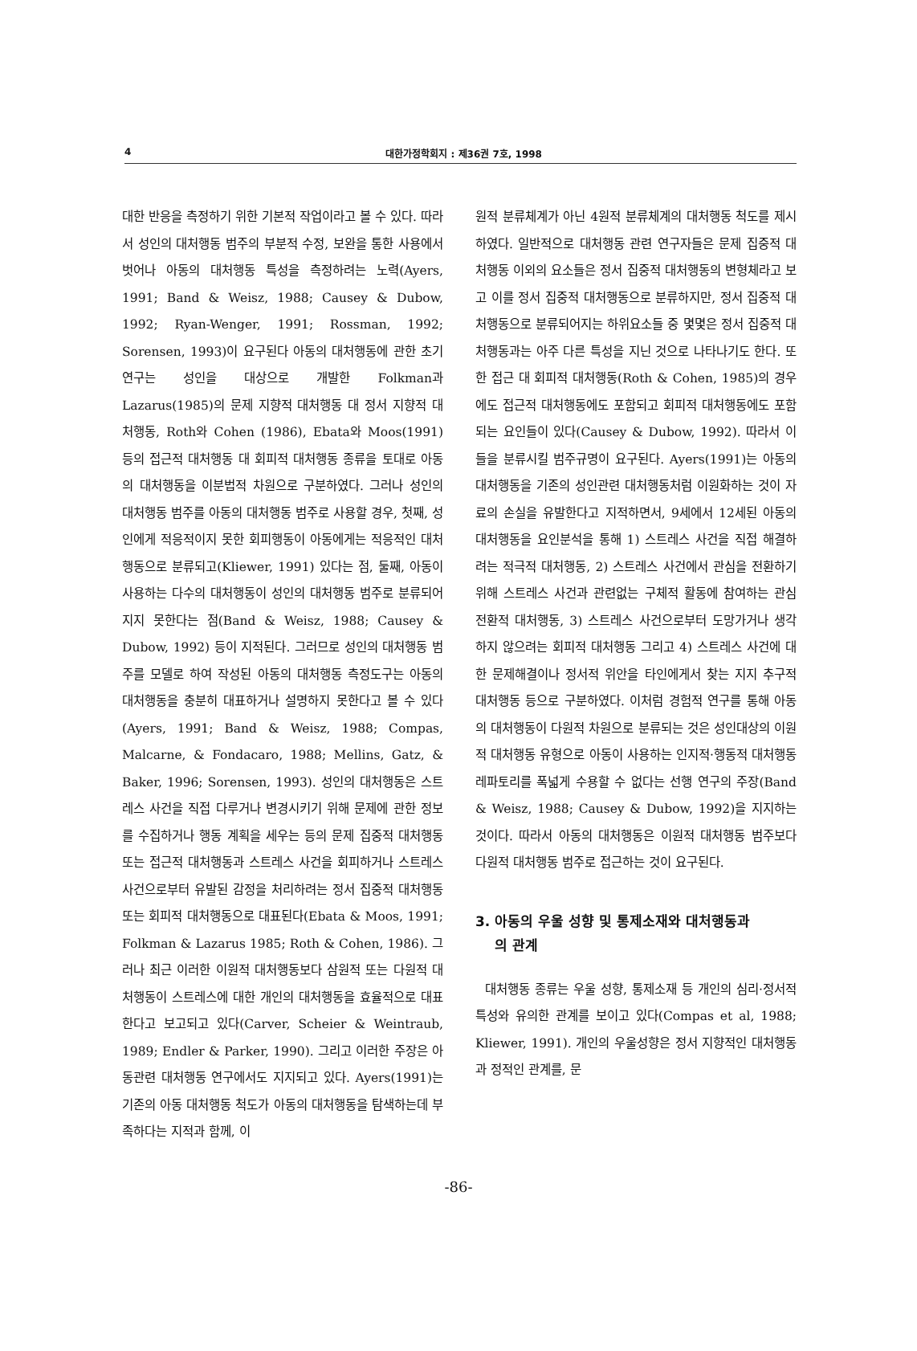4 대한가정학회지 : 제36권 7호, 1998
대한 반응을 측정하기 위한 기본적 작업이라고 볼 수 있다. 따라서 성인의 대처행동 범주의 부분적 수정, 보완을 통한 사용에서 벗어나 아동의 대처행동 특성을 측정하려는 노력(Ayers, 1991; Band & Weisz, 1988; Causey & Dubow, 1992; Ryan-Wenger, 1991; Rossman, 1992; Sorensen, 1993)이 요구된다 아동의 대처행동에 관한 초기 연구는 성인을 대상으로 개발한 Folkman과 Lazarus(1985)의 문제 지향적 대처행동 대 정서 지향적 대처행동, Roth와 Cohen (1986), Ebata와 Moos(1991) 등의 접근적 대처행동 대 회피적 대처행동 종류을 토대로 아동의 대처행동을 이분법적 차원으로 구분하였다. 그러나 성인의 대처행동 범주를 아동의 대처행동 범주로 사용할 경우, 첫째, 성인에게 적응적이지 못한 회피행동이 아동에게는 적응적인 대처행동으로 분류되고(Kliewer, 1991) 있다는 점, 둘째, 아동이 사용하는 다수의 대처행동이 성인의 대처행동 범주로 분류되어지지 못한다는 점(Band & Weisz, 1988; Causey & Dubow, 1992) 등이 지적된다. 그러므로 성인의 대처행동 범주를 모델로 하여 작성된 아동의 대처행동 측정도구는 아동의 대처행동을 충분히 대표하거나 설명하지 못한다고 볼 수 있다(Ayers, 1991; Band & Weisz, 1988; Compas, Malcarne, & Fondacaro, 1988; Mellins, Gatz, & Baker, 1996; Sorensen, 1993). 성인의 대처행동은 스트레스 사건을 직접 다루거나 변경시키기 위해 문제에 관한 정보를 수집하거나 행동 계획을 세우는 등의 문제 집중적 대처행동 또는 접근적 대처행동과 스트레스 사건을 회피하거나 스트레스 사건으로부터 유발된 감정을 처리하려는 정서 집중적 대처행동 또는 회피적 대처행동으로 대표된다(Ebata & Moos, 1991; Folkman & Lazarus 1985; Roth & Cohen, 1986). 그러나 최근 이러한 이원적 대처행동보다 삼원적 또는 다원적 대처행동이 스트레스에 대한 개인의 대처행동을 효율적으로 대표한다고 보고되고 있다(Carver, Scheier & Weintraub, 1989; Endler & Parker, 1990). 그리고 이러한 주장은 아동관련 대처행동 연구에서도 지지되고 있다. Ayers(1991)는 기존의 아동 대처행동 척도가 아동의 대처행동을 탐색하는데 부족하다는 지적과 함께, 이
원적 분류체계가 아닌 4원적 분류체계의 대처행동 척도를 제시하였다. 일반적으로 대처행동 관련 연구자들은 문제 집중적 대처행동 이외의 요소들은 정서 집중적 대처행동의 변형체라고 보고 이를 정서 집중적 대처행동으로 분류하지만, 정서 집중적 대처행동으로 분류되어지는 하위요소들 중 몇몇은 정서 집중적 대처행동과는 아주 다른 특성을 지닌 것으로 나타나기도 한다. 또한 접근 대 회피적 대처행동(Roth & Cohen, 1985)의 경우에도 접근적 대처행동에도 포함되고 회피적 대처행동에도 포함되는 요인들이 있다(Causey & Dubow, 1992). 따라서 이들을 분류시킬 범주규명이 요구된다. Ayers(1991)는 아동의 대처행동을 기존의 성인관련 대처행동처럼 이원화하는 것이 자료의 손실을 유발한다고 지적하면서, 9세에서 12세된 아동의 대처행동을 요인분석을 통해 1) 스트레스 사건을 직접 해결하려는 적극적 대처행동, 2) 스트레스 사건에서 관심을 전환하기 위해 스트레스 사건과 관련없는 구체적 활동에 참여하는 관심 전환적 대처행동, 3) 스트레스 사건으로부터 도망가거나 생각하지 않으려는 회피적 대처행동 그리고 4) 스트레스 사건에 대한 문제해결이나 정서적 위안을 타인에게서 찾는 지지 추구적 대처행동 등으로 구분하였다. 이처럼 경험적 연구를 통해 아동의 대처행동이 다원적 차원으로 분류되는 것은 성인대상의 이원적 대처행동 유형으로 아동이 사용하는 인지적·행동적 대처행동 레파토리를 폭넓게 수용할 수 없다는 선행 연구의 주장(Band & Weisz, 1988; Causey & Dubow, 1992)을 지지하는 것이다. 따라서 아동의 대처행동은 이원적 대처행동 범주보다 다원적 대처행동 범주로 접근하는 것이 요구된다.
3. 아동의 우울 성향 및 통제소재와 대처행동과
의 관계
대처행동 종류는 우울 성향, 통제소재 등 개인의 심리·정서적 특성와 유의한 관계를 보이고 있다(Compas et al, 1988; Kliewer, 1991). 개인의 우울성향은 정서 지향적인 대처행동과 정적인 관계를, 문
-86-